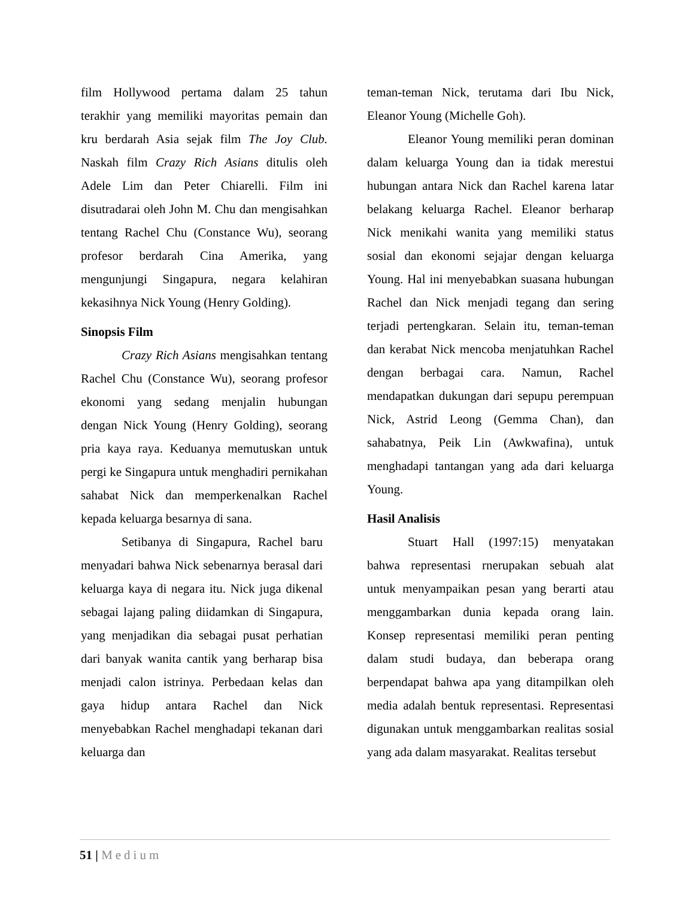film Hollywood pertama dalam 25 tahun terakhir yang memiliki mayoritas pemain dan kru berdarah Asia sejak film The Joy Club. Naskah film Crazy Rich Asians ditulis oleh Adele Lim dan Peter Chiarelli. Film ini disutradarai oleh John M. Chu dan mengisahkan tentang Rachel Chu (Constance Wu), seorang profesor berdarah Cina Amerika, yang mengunjungi Singapura, negara kelahiran kekasihnya Nick Young (Henry Golding).
Sinopsis Film
Crazy Rich Asians mengisahkan tentang Rachel Chu (Constance Wu), seorang profesor ekonomi yang sedang menjalin hubungan dengan Nick Young (Henry Golding), seorang pria kaya raya. Keduanya memutuskan untuk pergi ke Singapura untuk menghadiri pernikahan sahabat Nick dan memperkenalkan Rachel kepada keluarga besarnya di sana.
Setibanya di Singapura, Rachel baru menyadari bahwa Nick sebenarnya berasal dari keluarga kaya di negara itu. Nick juga dikenal sebagai lajang paling diidamkan di Singapura, yang menjadikan dia sebagai pusat perhatian dari banyak wanita cantik yang berharap bisa menjadi calon istrinya. Perbedaan kelas dan gaya hidup antara Rachel dan Nick menyebabkan Rachel menghadapi tekanan dari keluarga dan
teman-teman Nick, terutama dari Ibu Nick, Eleanor Young (Michelle Goh).
Eleanor Young memiliki peran dominan dalam keluarga Young dan ia tidak merestui hubungan antara Nick dan Rachel karena latar belakang keluarga Rachel. Eleanor berharap Nick menikahi wanita yang memiliki status sosial dan ekonomi sejajar dengan keluarga Young. Hal ini menyebabkan suasana hubungan Rachel dan Nick menjadi tegang dan sering terjadi pertengkaran. Selain itu, teman-teman dan kerabat Nick mencoba menjatuhkan Rachel dengan berbagai cara. Namun, Rachel mendapatkan dukungan dari sepupu perempuan Nick, Astrid Leong (Gemma Chan), dan sahabatnya, Peik Lin (Awkwafina), untuk menghadapi tantangan yang ada dari keluarga Young.
Hasil Analisis
Stuart Hall (1997:15) menyatakan bahwa representasi rnerupakan sebuah alat untuk menyampaikan pesan yang berarti atau menggambarkan dunia kepada orang lain. Konsep representasi memiliki peran penting dalam studi budaya, dan beberapa orang berpendapat bahwa apa yang ditampilkan oleh media adalah bentuk representasi. Representasi digunakan untuk menggambarkan realitas sosial yang ada dalam masyarakat. Realitas tersebut
51 | Medium